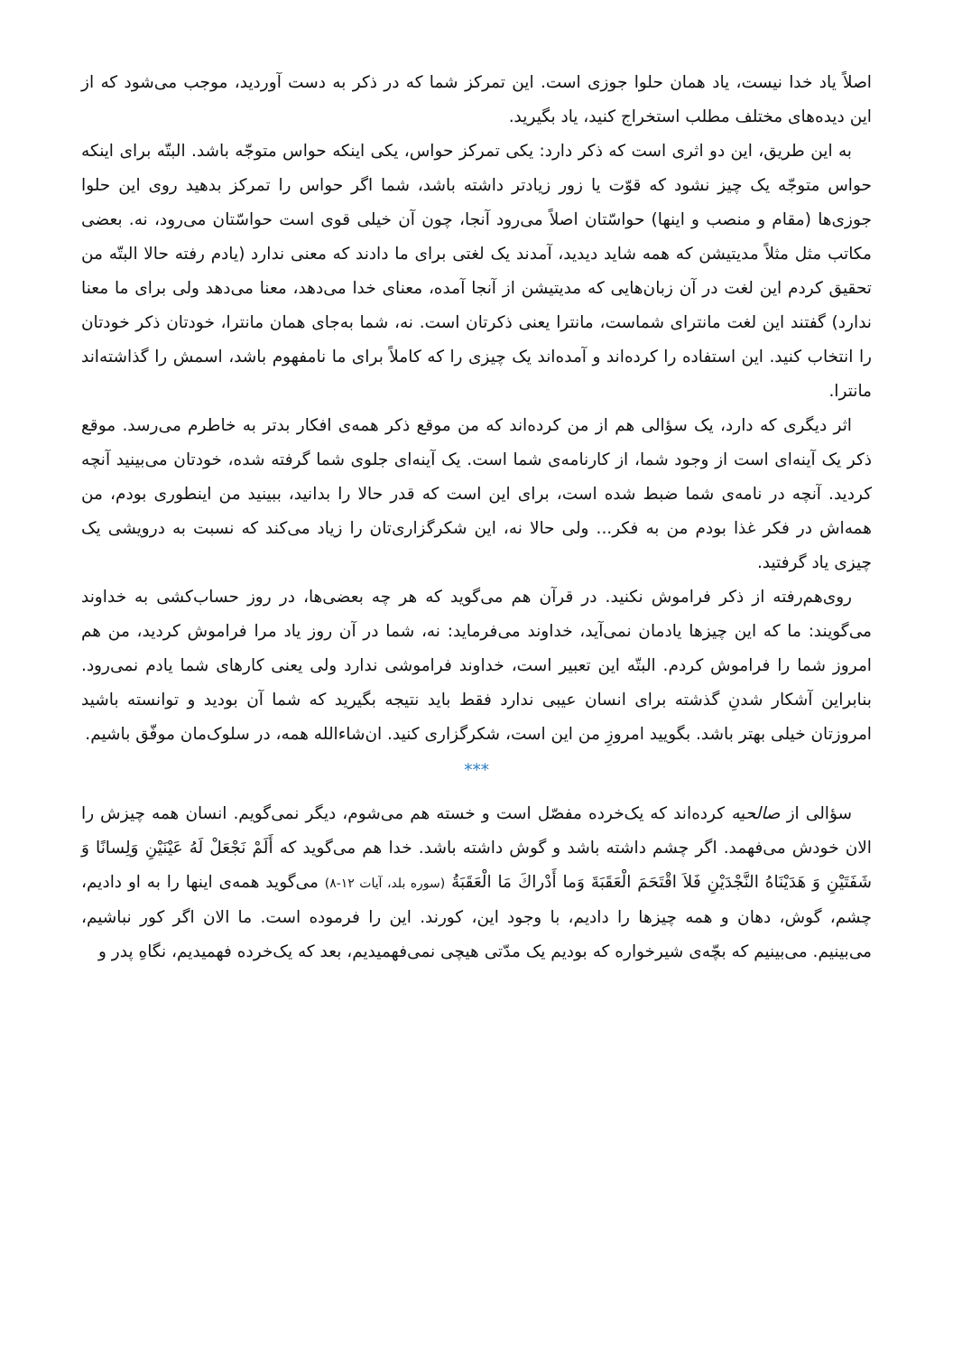اصلاً یاد خدا نیست، یاد همان حلوا جوزی است. این تمرکز شما که در ذکر به دست آوردید، موجب می‌شود که از این دیده‌های مختلف مطلب استخراج کنید، یاد بگیرید.
به این طریق، این دو اثری است که ذکر دارد: یکی تمرکز حواس، یکی اینکه حواس متوجّه باشد. البتّه برای اینکه حواس متوجّه یک چیز نشود که قوّت یا زور زیادتر داشته باشد، شما اگر حواس را تمرکز بدهید روی این حلوا جوزی‌ها (مقام و منصب و اینها) حواسّتان اصلاً می‌رود آنجا، چون آن خیلی قوی است حواسّتان می‌رود، نه. بعضی مکاتب مثل مثلاً مدیتیشن که همه شاید دیدید، آمدند یک لغتی برای ما دادند که معنی ندارد (یادم رفته حالا البتّه من تحقیق کردم این لغت در آن زبان‌هایی که مدیتیشن از آنجا آمده، معنای خدا می‌دهد، معنا می‌دهد ولی برای ما معنا ندارد) گفتند این لغت مانترای شماست، مانترا یعنی ذکرتان است. نه، شما به‌جای همان مانترا، خودتان ذکر خودتان را انتخاب کنید. این استفاده را کرده‌اند و آمده‌اند یک چیزی را که کاملاً برای ما نامفهوم باشد، اسمش را گذاشته‌اند مانترا.
اثر دیگری که دارد، یک سؤالی هم از من کرده‌اند که من موقع ذکر همه‌ی افکار بدتر به خاطرم می‌رسد. موقع ذکر یک آینه‌ای است از وجود شما، از کارنامه‌ی شما است. یک آینه‌ای جلوی شما گرفته شده، خودتان می‌بینید آنچه کردید. آنچه در نامه‌ی شما ضبط شده است، برای این است که قدر حالا را بدانید، ببینید من اینطوری بودم، من همه‌اش در فکر غذا بودم من به فکر... ولی حالا نه، این شکرگزاری‌تان را زیاد می‌کند که نسبت به درویشی یک چیزی یاد گرفتید.
روی‌هم‌رفته از ذکر فراموش نکنید. در قرآن هم می‌گوید که هر چه بعضی‌ها، در روز حساب‌کشی به خداوند می‌گویند: ما که این چیزها یادمان نمی‌آید، خداوند می‌فرماید: نه، شما در آن روز یاد مرا فراموش کردید، من هم امروز شما را فراموش کردم. البتّه این تعبیر است، خداوند فراموشی ندارد ولی یعنی کارهای شما یادم نمی‌رود. بنابراین آشکار شدنِ گذشته برای انسان عیبی ندارد فقط باید نتیجه بگیرید که شما آن بودید و توانسته باشید امروزتان خیلی بهتر باشد. بگویید امروزِ من این است، شکرگزاری کنید. ان‌شاءالله همه، در سلوک‌مان موفّق باشیم.
***
سؤالی از صالحیه کرده‌اند که یک‌خرده مفصّل است و خسته هم می‌شوم، دیگر نمی‌گویم. انسان همه چیزش را الان خودش می‌فهمد. اگر چشم داشته باشد و گوش داشته باشد. خدا هم می‌گوید که أَلَمْ نَجْعَلْ لَهُ عَيْنَيْنِ وَلِسانًا وَ شَفَتَيْنِ وَ هَدَيْنَاهُ النَّجْدَيْنِ فَلاَ اقْتَحَمَ الْعَقَبَةَ وَما أَدْراكَ مَا الْعَقَبَةُ (سوره بلد، آیات ۱۲-۸) می‌گوید همه‌ی اینها را به او دادیم، چشم، گوش، دهان و همه چیزها را دادیم، با وجود این، کورند. این را فرموده است. ما الان اگر کور نباشیم، می‌بینیم. می‌بینیم که بچّه‌ی شیرخواره که بودیم یک مدّتی هیچی نمی‌فهمیدیم، بعد که یک‌خرده فهمیدیم، نگاهِ پدر و